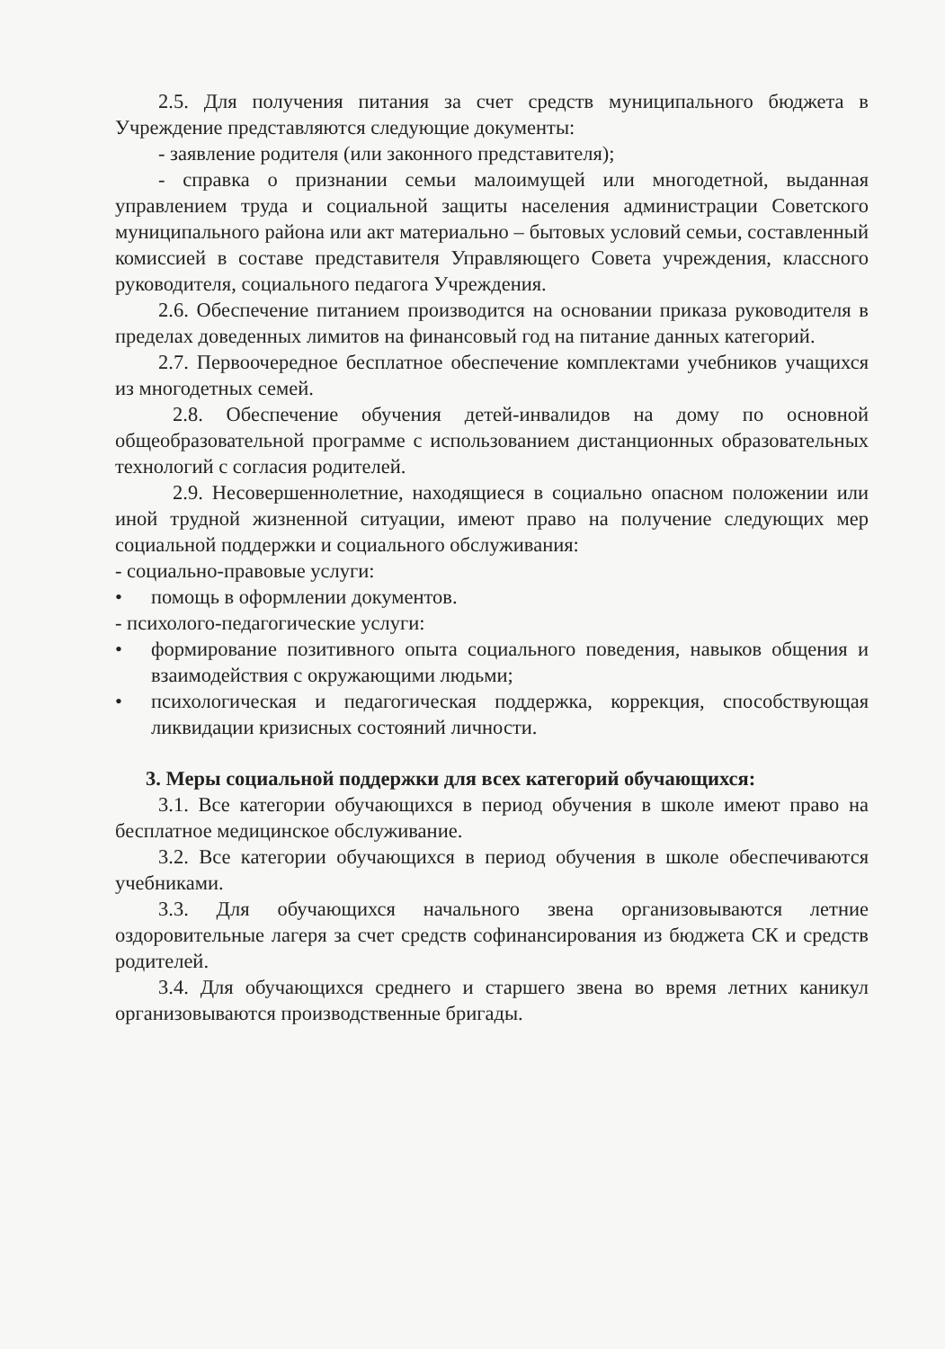2.5. Для получения питания за счет средств муниципального бюджета в Учреждение представляются следующие документы:
- заявление родителя (или законного представителя);
- справка о признании семьи малоимущей или многодетной, выданная управлением труда и социальной защиты населения администрации Советского муниципального района или акт материально – бытовых условий семьи, составленный комиссией в составе представителя Управляющего Совета учреждения, классного руководителя, социального педагога Учреждения.
2.6. Обеспечение питанием производится на основании приказа руководителя в пределах доведенных лимитов на финансовый год на питание данных категорий.
2.7. Первоочередное бесплатное обеспечение комплектами учебников учащихся из многодетных семей.
2.8. Обеспечение обучения детей-инвалидов на дому по основной общеобразовательной программе с использованием дистанционных образовательных технологий с согласия родителей.
2.9. Несовершеннолетние, находящиеся в социально опасном положении или иной трудной жизненной ситуации, имеют право на получение следующих мер социальной поддержки и социального обслуживания:
- социально-правовые услуги:
• помощь в оформлении документов.
- психолого-педагогические услуги:
• формирование позитивного опыта социального поведения, навыков общения и взаимодействия с окружающими людьми;
• психологическая и педагогическая поддержка, коррекция, способствующая ликвидации кризисных состояний личности.
3. Меры социальной поддержки для всех категорий обучающихся:
3.1. Все категории обучающихся в период обучения в школе имеют право на бесплатное медицинское обслуживание.
3.2. Все категории обучающихся в период обучения в школе обеспечиваются учебниками.
3.3. Для обучающихся начального звена организовываются летние оздоровительные лагеря за счет средств софинансирования из бюджета СК и средств родителей.
3.4. Для обучающихся среднего и старшего звена во время летних каникул организовываются производственные бригады.